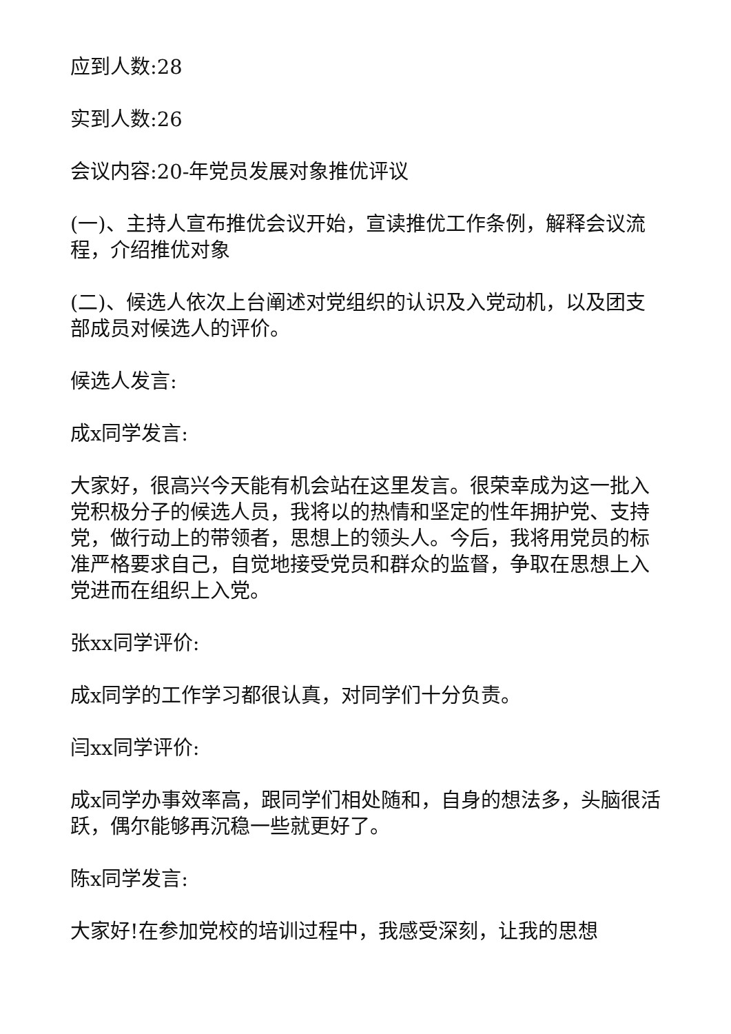应到人数:28
实到人数:26
会议内容:20-年党员发展对象推优评议
(一)、主持人宣布推优会议开始，宣读推优工作条例，解释会议流程，介绍推优对象
(二)、候选人依次上台阐述对党组织的认识及入党动机，以及团支部成员对候选人的评价。
候选人发言:
成x同学发言:
大家好，很高兴今天能有机会站在这里发言。很荣幸成为这一批入党积极分子的候选人员，我将以的热情和坚定的性年拥护党、支持党，做行动上的带领者，思想上的领头人。今后，我将用党员的标准严格要求自己，自觉地接受党员和群众的监督，争取在思想上入党进而在组织上入党。
张xx同学评价:
成x同学的工作学习都很认真，对同学们十分负责。
闫xx同学评价:
成x同学办事效率高，跟同学们相处随和，自身的想法多，头脑很活跃，偶尔能够再沉稳一些就更好了。
陈x同学发言:
大家好!在参加党校的培训过程中，我感受深刻，让我的思想